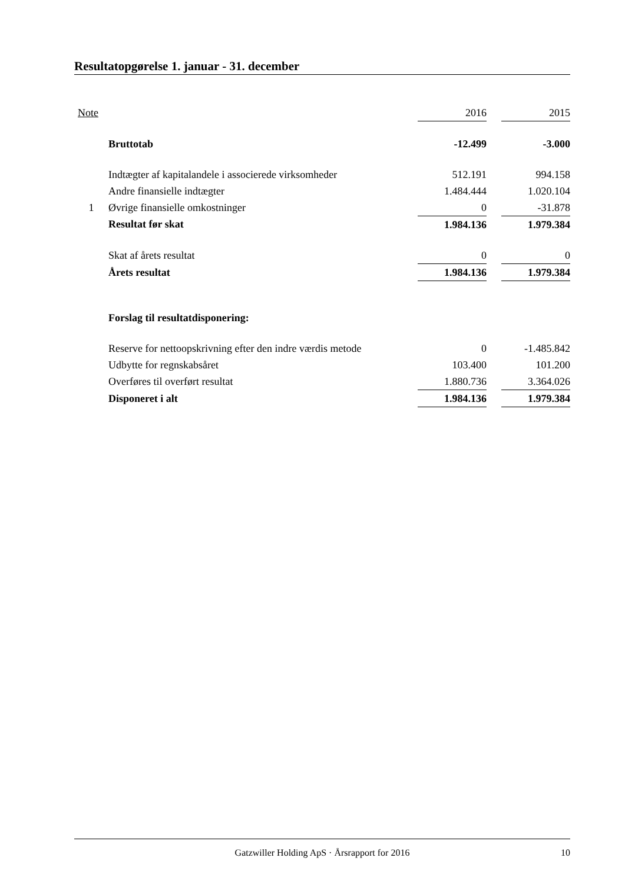Resultatopgørelse 1. januar - 31. december
| Note | | 2016 | | 2015 |
| | Bruttotab | -12.499 | | -3.000 |
| | Indtægter af kapitalandele i associerede virksomheder | 512.191 | | 994.158 |
| | Andre finansielle indtægter | 1.484.444 | | 1.020.104 |
| 1 | Øvrige finansielle omkostninger | 0 | | -31.878 |
| | Resultat før skat | 1.984.136 | | 1.979.384 |
| | Skat af årets resultat | 0 | | 0 |
| | Årets resultat | 1.984.136 | | 1.979.384 |
| | Forslag til resultatdisponering: | | | |
| | Reserve for nettoopskrivning efter den indre værdis metode | 0 | | -1.485.842 |
| | Udbytte for regnskabsåret | 103.400 | | 101.200 |
| | Overføres til overført resultat | 1.880.736 | | 3.364.026 |
| | Disponeret i alt | 1.984.136 | | 1.979.384 |
Gatzwiller Holding ApS · Årsrapport for 2016 10